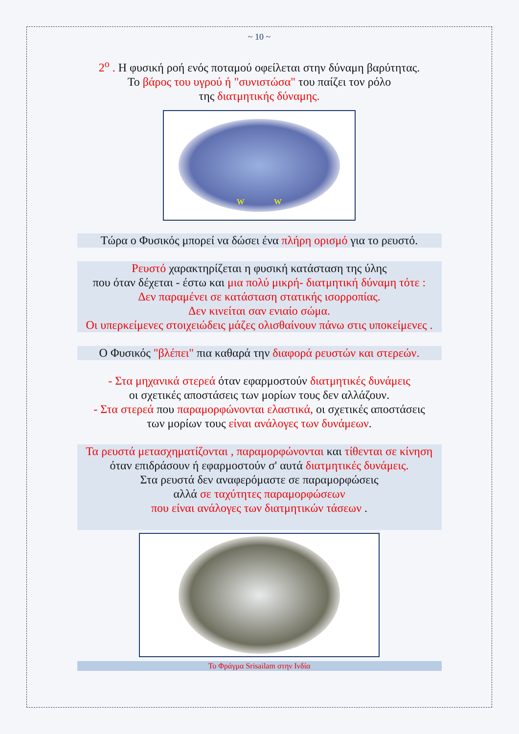~ 10 ~
2<sup>ο</sup> . Η φυσική ροή ενός ποταμού οφείλεται στην δύναμη βαρύτητας.
Το βάρος του υγρού ή "συνιστώσα" του παίζει τον ρόλο
της διατμητικής δύναμης.
w w
Τώρα ο Φυσικός μπορεί να δώσει ένα πλήρη ορισμό για το ρευστό.
Ρευστό χαρακτηρίζεται η φυσική κατάσταση της ύλης
που όταν δέχεται - έστω και μια πολύ μικρή- διατμητική δύναμη τότε :
Δεν παραμένει σε κατάσταση στατικής ισορροπίας.
Δεν κινείται σαν ενιαίο σώμα.
Οι υπερκείμενες στοιχειώδεις μάζες ολισθαίνουν πάνω στις υποκείμενες .
Ο Φυσικός "βλέπει" πια καθαρά την διαφορά ρευστών και στερεών.
- Στα μηχανικά στερεά όταν εφαρμοστούν διατμητικές δυνάμεις
οι σχετικές αποστάσεις των μορίων τους δεν αλλάζουν.
- Στα στερεά που παραμορφώνονται ελαστικά, οι σχετικές αποστάσεις
των μορίων τους είναι ανάλογες των δυνάμεων.
Τα ρευστά μετασχηματίζονται , παραμορφώνονται και τίθενται σε κίνηση
όταν επιδράσουν ή εφαρμοστούν σ' αυτά διατμητικές δυνάμεις.
Στα ρευστά δεν αναφερόμαστε σε παραμορφώσεις
αλλά σε ταχύτητες παραμορφώσεων
που είναι ανάλογες των διατμητικών τάσεων .
Το Φράγμα Srisailam στην Ινδία